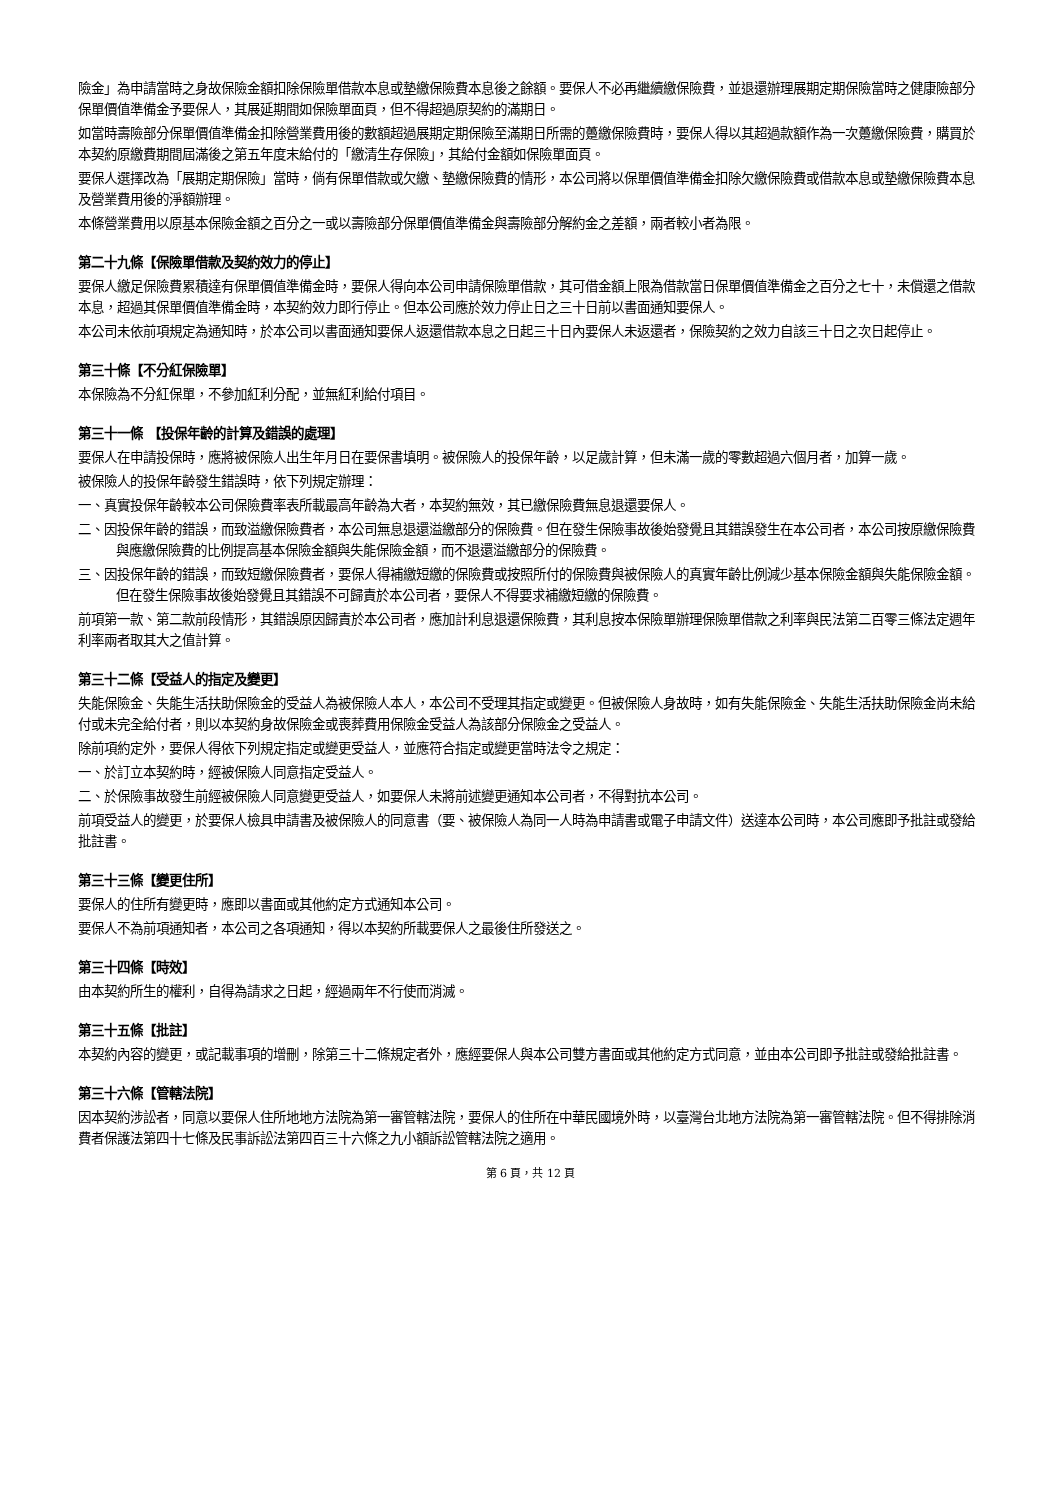險金」為申請當時之身故保險金額扣除保險單借款本息或墊繳保險費本息後之餘額。要保人不必再繼續繳保險費，並退還辦理展期定期保險當時之健康險部分保單價值準備金予要保人，其展延期間如保險單面頁，但不得超過原契約的滿期日。
如當時壽險部分保單價值準備金扣除營業費用後的數額超過展期定期保險至滿期日所需的躉繳保險費時，要保人得以其超過款額作為一次躉繳保險費，購買於本契約原繳費期間屆滿後之第五年度末給付的「繳清生存保險」，其給付金額如保險單面頁。
要保人選擇改為「展期定期保險」當時，倘有保單借款或欠繳、墊繳保險費的情形，本公司將以保單價值準備金扣除欠繳保險費或借款本息或墊繳保險費本息及營業費用後的淨額辦理。
本條營業費用以原基本保險金額之百分之一或以壽險部分保單價值準備金與壽險部分解約金之差額，兩者較小者為限。
第二十九條【保險單借款及契約效力的停止】
要保人繳足保險費累積達有保單價值準備金時，要保人得向本公司申請保險單借款，其可借金額上限為借款當日保單價值準備金之百分之七十，未償還之借款本息，超過其保單價值準備金時，本契約效力即行停止。但本公司應於效力停止日之三十日前以書面通知要保人。
本公司未依前項規定為通知時，於本公司以書面通知要保人返還借款本息之日起三十日內要保人未返還者，保險契約之效力自該三十日之次日起停止。
第三十條【不分紅保險單】
本保險為不分紅保單，不參加紅利分配，並無紅利給付項目。
第三十一條 【投保年齡的計算及錯誤的處理】
要保人在申請投保時，應將被保險人出生年月日在要保書填明。被保險人的投保年齡，以足歲計算，但未滿一歲的零數超過六個月者，加算一歲。
被保險人的投保年齡發生錯誤時，依下列規定辦理：
一、真實投保年齡較本公司保險費率表所載最高年齡為大者，本契約無效，其已繳保險費無息退還要保人。
二、因投保年齡的錯誤，而致溢繳保險費者，本公司無息退還溢繳部分的保險費。但在發生保險事故後始發覺且其錯誤發生在本公司者，本公司按原繳保險費與應繳保險費的比例提高基本保險金額與失能保險金額，而不退還溢繳部分的保險費。
三、因投保年齡的錯誤，而致短繳保險費者，要保人得補繳短繳的保險費或按照所付的保險費與被保險人的真實年齡比例減少基本保險金額與失能保險金額。但在發生保險事故後始發覺且其錯誤不可歸責於本公司者，要保人不得要求補繳短繳的保險費。
前項第一款、第二款前段情形，其錯誤原因歸責於本公司者，應加計利息退還保險費，其利息按本保險單辦理保險單借款之利率與民法第二百零三條法定週年利率兩者取其大之值計算。
第三十二條【受益人的指定及變更】
失能保險金、失能生活扶助保險金的受益人為被保險人本人，本公司不受理其指定或變更。但被保險人身故時，如有失能保險金、失能生活扶助保險金尚未給付或未完全給付者，則以本契約身故保險金或喪葬費用保險金受益人為該部分保險金之受益人。
除前項約定外，要保人得依下列規定指定或變更受益人，並應符合指定或變更當時法令之規定：
一、於訂立本契約時，經被保險人同意指定受益人。
二、於保險事故發生前經被保險人同意變更受益人，如要保人未將前述變更通知本公司者，不得對抗本公司。
前項受益人的變更，於要保人檢具申請書及被保險人的同意書（要、被保險人為同一人時為申請書或電子申請文件）送達本公司時，本公司應即予批註或發給批註書。
第三十三條【變更住所】
要保人的住所有變更時，應即以書面或其他約定方式通知本公司。
要保人不為前項通知者，本公司之各項通知，得以本契約所載要保人之最後住所發送之。
第三十四條【時效】
由本契約所生的權利，自得為請求之日起，經過兩年不行使而消滅。
第三十五條【批註】
本契約內容的變更，或記載事項的增刪，除第三十二條規定者外，應經要保人與本公司雙方書面或其他約定方式同意，並由本公司即予批註或發給批註書。
第三十六條【管轄法院】
因本契約涉訟者，同意以要保人住所地地方法院為第一審管轄法院，要保人的住所在中華民國境外時，以臺灣台北地方法院為第一審管轄法院。但不得排除消費者保護法第四十七條及民事訴訟法第四百三十六條之九小額訴訟管轄法院之適用。
第 6 頁，共 12 頁